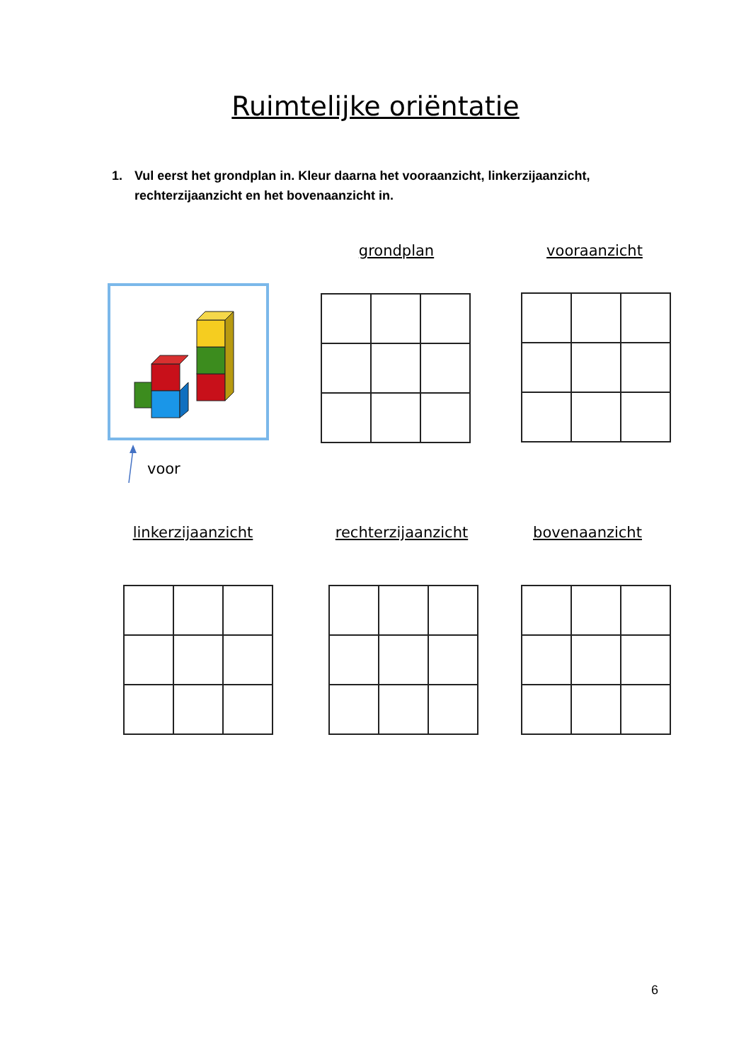Ruimtelijke oriëntatie
1. Vul eerst het grondplan in. Kleur daarna het vooraanzicht, linkerzijaanzicht,
rechterzijaanzicht en het bovenaanzicht in.
voor
grondplan vooraanzicht
linkerzijaanzicht
rechterzijaanzicht
bovenaanzicht
6